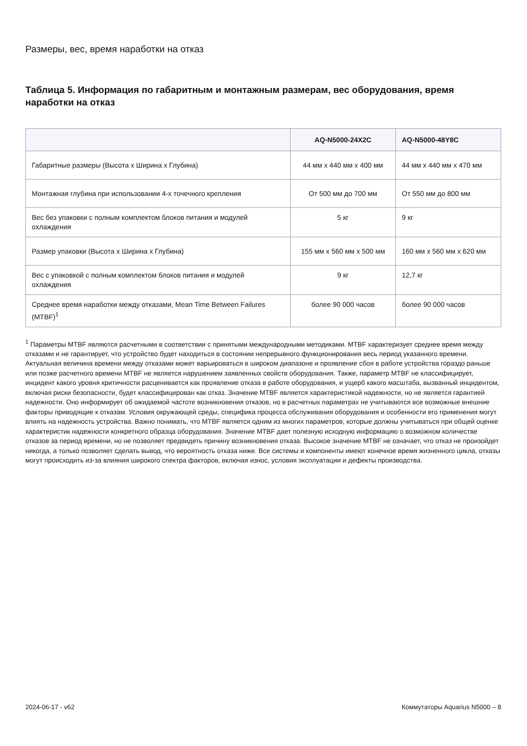Размеры, вес, время наработки на отказ
Таблица 5. Информация по габаритным и монтажным размерам, вес оборудования, время наработки на отказ
| | AQ-N5000-24X2C | AQ-N5000-48Y8C |
| --- | --- | --- |
| Габаритные размеры (Высота x Ширина x Глубина) | 44 мм x 440 мм x 400 мм | 44 мм x 440 мм x 470 мм |
| Монтажная глубина при использовании 4-х точечного крепления | От 500 мм до 700 мм | От 550 мм до 800 мм |
| Вес без упаковки с полным комплектом блоков питания и модулей охлаждения | 5 кг | 9 кг |
| Размер упаковки (Высота x Ширина x Глубина) | 155 мм x 560 мм x 500 мм | 160 мм x 560 мм x 620 мм |
| Вес с упаковкой с полным комплектом блоков питания и модулей охлаждения | 9 кг | 12,7 кг |
| Среднее время наработки между отказами, Mean Time Between Failures (MTBF)<sup>1</sup> | более 90 000 часов | более 90 000 часов |
<sup>1</sup> Параметры MTBF являются расчетными в соответствии с принятыми международными методиками. MTBF характеризует среднее время между отказами и не гарантирует, что устройство будет находиться в состоянии непрерывного функционирования весь период указанного времени. Актуальная величина времени между отказами может варьироваться в широком диапазоне и проявление сбоя в работе устройства гораздо раньше или позже расчетного времени MTBF не является нарушением заявленных свойств оборудования. Также, параметр MTBF не классифицирует, инцидент какого уровня критичности расценивается как проявление отказа в работе оборудования, и ущерб какого масштаба, вызванный инцидентом, включая риски безопасности, будет классифицирован как отказ. Значение MTBF является характеристикой надежности, но не является гарантией надежности. Оно информирует об ожидаемой частоте возникновения отказов, но в расчетных параметрах не учитываются все возможные внешние факторы приводящие к отказам. Условия окружающей среды, специфика процесса обслуживания оборудования и особенности его применения могут влиять на надежность устройства. Важно понимать, что MTBF является одним из многих параметров, которые должны учитываться при общей оценке характеристик надежности конкретного образца оборудования. Значение MTBF дает полезную исходную информацию о возможном количестве отказов за период времени, но не позволяет предвидеть причину возникновения отказа. Высокое значение MTBF не означает, что отказ не произойдет никогда, а только позволяет сделать вывод, что вероятность отказа ниже. Все системы и компоненты имеют конечное время жизненного цикла, отказы могут происходить из-за влияния широкого спектра факторов, включая износ, условия эксплуатации и дефекты производства.
2024-06-17 - v62 Коммутаторы Aquarius N5000 – 8